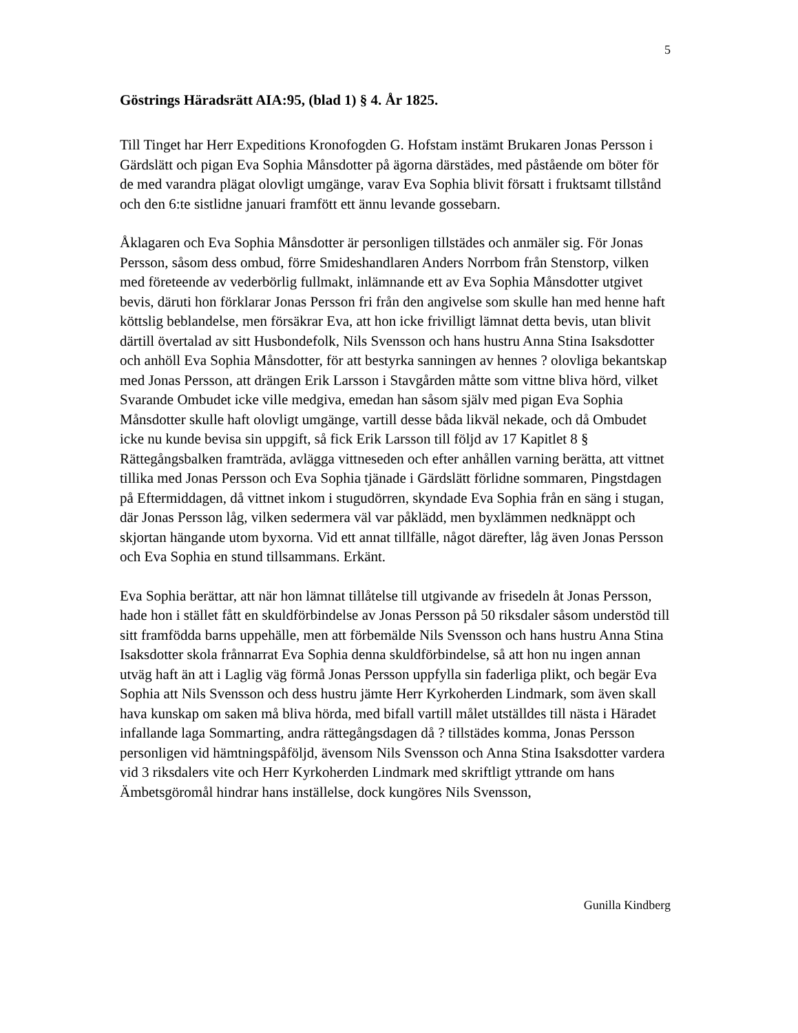5
Göstrings Häradsrätt AIA:95, (blad 1) § 4. År 1825.
Till Tinget har Herr Expeditions Kronofogden G. Hofstam instämt Brukaren Jonas Persson i Gärdslätt och pigan Eva Sophia Månsdotter på ägorna därstädes, med påstående om böter för de med varandra plägat olovligt umgänge, varav Eva Sophia blivit försatt i fruktsamt tillstånd och den 6:te sistlidne januari framfött ett ännu levande gossebarn.
Åklagaren och Eva Sophia Månsdotter är personligen tillstädes och anmäler sig. För Jonas Persson, såsom dess ombud, förre Smideshandlaren Anders Norrbom från Stenstorp, vilken med företeende av vederbörlig fullmakt, inlämnande ett av Eva Sophia Månsdotter utgivet bevis, däruti hon förklarar Jonas Persson fri från den angivelse som skulle han med henne haft köttslig beblandelse, men försäkrar Eva, att hon icke frivilligt lämnat detta bevis, utan blivit därtill övertalad av sitt Husbondefolk, Nils Svensson och hans hustru Anna Stina Isaksdotter och anhöll Eva Sophia Månsdotter, för att bestyrka sanningen av hennes ? olovliga bekantskap med Jonas Persson, att drängen Erik Larsson i Stavgården måtte som vittne bliva hörd, vilket Svarande Ombudet icke ville medgiva, emedan han såsom själv med pigan Eva Sophia Månsdotter skulle haft olovligt umgänge, vartill desse båda likväl nekade, och då Ombudet icke nu kunde bevisa sin uppgift, så fick Erik Larsson till följd av 17 Kapitlet 8 § Rättegångsbalken framträda, avlägga vittneseden och efter anhållen varning berätta, att vittnet tillika med Jonas Persson och Eva Sophia tjänade i Gärdslätt förlidne sommaren, Pingstdagen på Eftermiddagen, då vittnet inkom i stugudörren, skyndade Eva Sophia från en säng i stugan, där Jonas Persson låg, vilken sedermera väl var påklädd, men byxlämmen nedknäppt och skjortan hängande utom byxorna. Vid ett annat tillfälle, något därefter, låg även Jonas Persson och Eva Sophia en stund tillsammans. Erkänt.
Eva Sophia berättar, att när hon lämnat tillåtelse till utgivande av frisedeln åt Jonas Persson, hade hon i stället fått en skuldförbindelse av Jonas Persson på 50 riksdaler såsom understöd till sitt framfödda barns uppehälle, men att förbemälde Nils Svensson och hans hustru Anna Stina Isaksdotter skola frånnarrat Eva Sophia denna skuldförbindelse, så att hon nu ingen annan utväg haft än att i Laglig väg förmå Jonas Persson uppfylla sin faderliga plikt, och begär Eva Sophia att Nils Svensson och dess hustru jämte Herr Kyrkoherden Lindmark, som även skall hava kunskap om saken må bliva hörda, med bifall vartill målet utställdes till nästa i Häradet infallande laga Sommarting, andra rättegångsdagen då ? tillstädes komma, Jonas Persson personligen vid hämtningspåföljd, ävensom Nils Svensson och Anna Stina Isaksdotter vardera vid 3 riksdalers vite och Herr Kyrkoherden Lindmark med skriftligt yttrande om hans Ämbetsgöromål hindrar hans inställelse, dock kungöres Nils Svensson,
Gunilla Kindberg